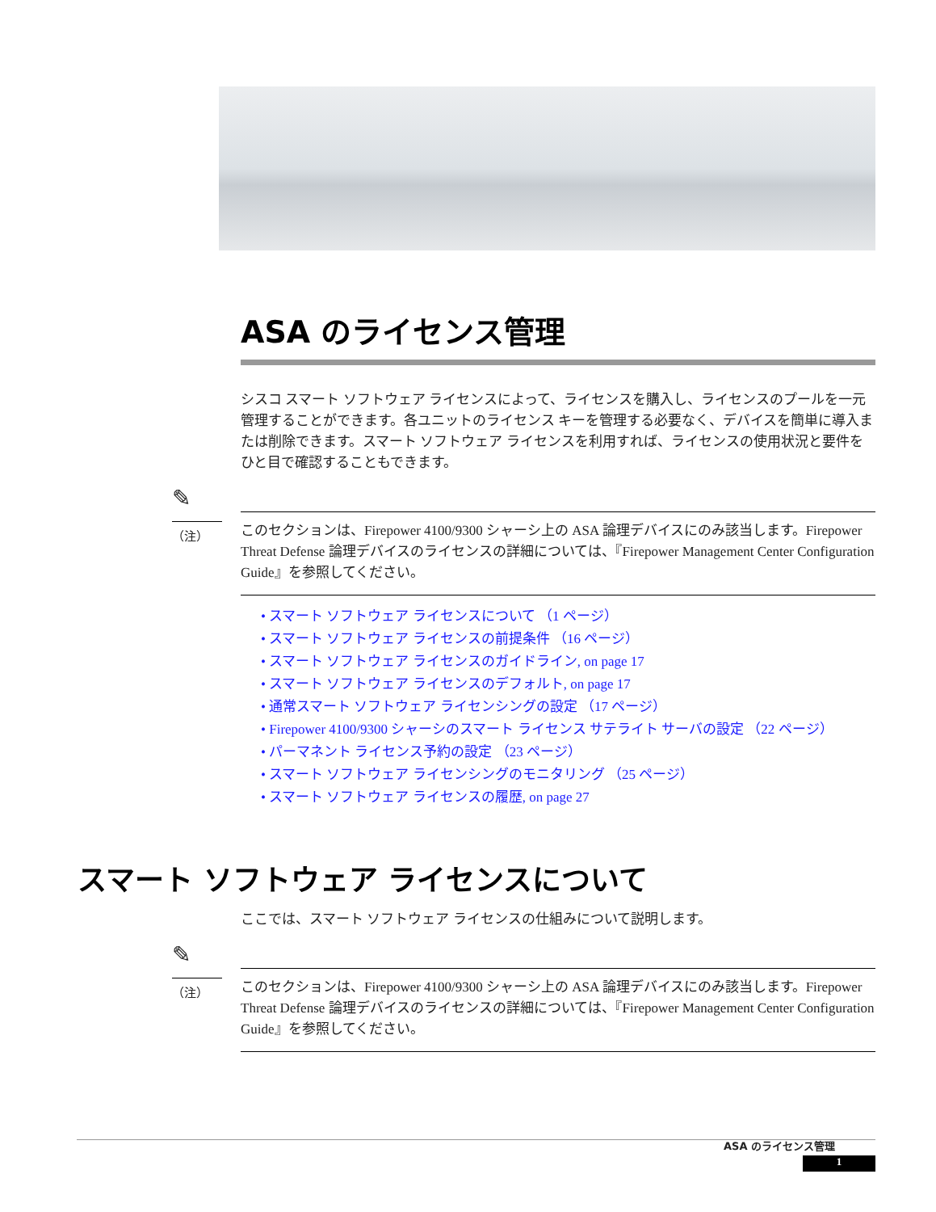ASA のライセンス管理
シスコ スマート ソフトウェア ライセンスによって、ライセンスを購入し、ライセンスのプールを一元管理することができます。各ユニットのライセンス キーを管理する必要なく、デバイスを簡単に導入または削除できます。スマート ソフトウェア ライセンスを利用すれば、ライセンスの使用状況と要件をひと目で確認することもできます。
✎
（注）
このセクションは、Firepower 4100/9300 シャーシ上の ASA 論理デバイスにのみ該当します。Firepower Threat Defense 論理デバイスのライセンスの詳細については、『Firepower Management Center Configuration Guide』を参照してください。
• スマート ソフトウェア ライセンスについて （1 ページ）
• スマート ソフトウェア ライセンスの前提条件 （16 ページ）
• スマート ソフトウェア ライセンスのガイドライン, on page 17
• スマート ソフトウェア ライセンスのデフォルト, on page 17
• 通常スマート ソフトウェア ライセンシングの設定 （17 ページ）
• Firepower 4100/9300 シャーシのスマート ライセンス サテライト サーバの設定 （22 ページ）
• パーマネント ライセンス予約の設定 （23 ページ）
• スマート ソフトウェア ライセンシングのモニタリング （25 ページ）
• スマート ソフトウェア ライセンスの履歴, on page 27
スマート ソフトウェア ライセンスについて
ここでは、スマート ソフトウェア ライセンスの仕組みについて説明します。
✎
（注）
このセクションは、Firepower 4100/9300 シャーシ上の ASA 論理デバイスにのみ該当します。Firepower Threat Defense 論理デバイスのライセンスの詳細については、『Firepower Management Center Configuration Guide』を参照してください。
ASA のライセンス管理
1